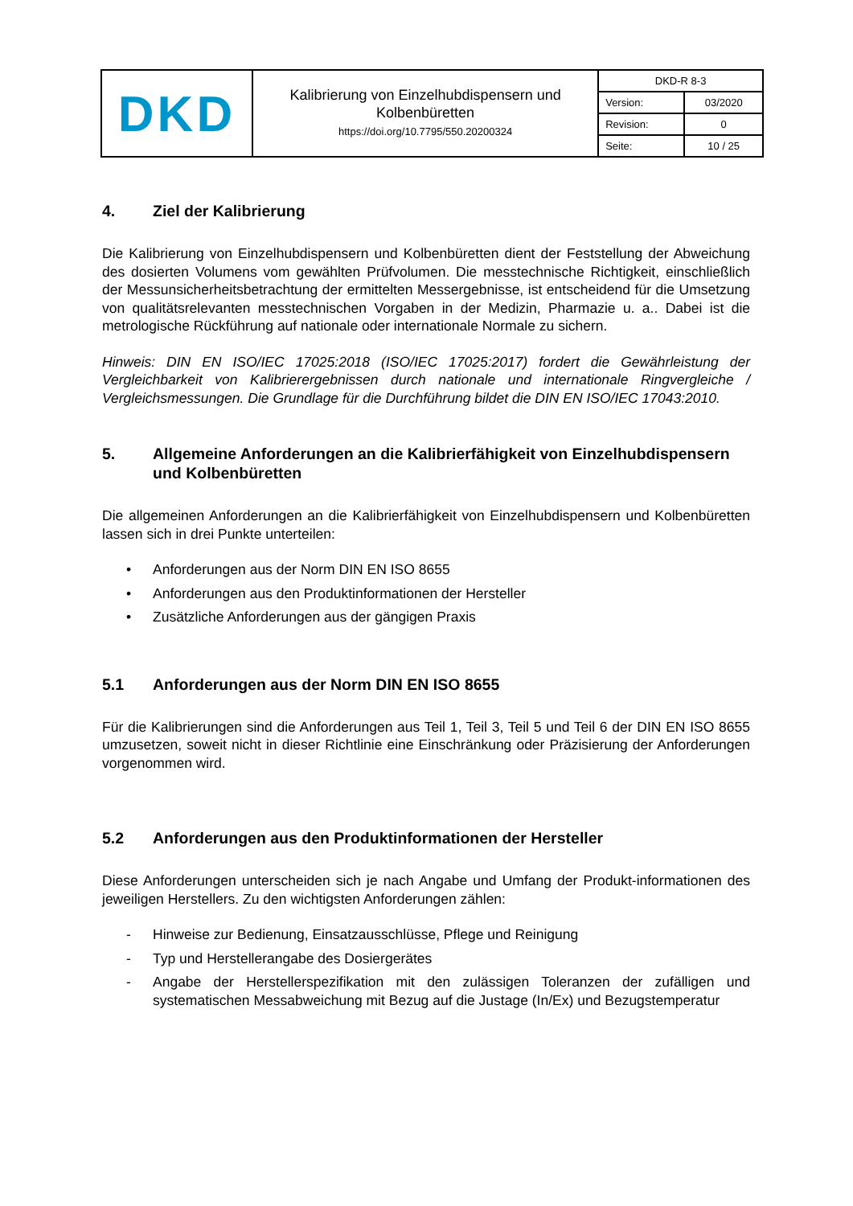| DKD | Kalibrierung von Einzelhubdispensern und Kolbenbüretten https://doi.org/10.7795/550.20200324 | DKD-R 8-3 | |
| | | Version: | 03/2020 |
| | | Revision: | 0 |
| | | Seite: | 10 / 25 |
4. Ziel der Kalibrierung
Die Kalibrierung von Einzelhubdispensern und Kolbenbüretten dient der Feststellung der Abweichung des dosierten Volumens vom gewählten Prüfvolumen. Die messtechnische Richtigkeit, einschließlich der Messunsicherheitsbetrachtung der ermittelten Messergebnisse, ist entscheidend für die Umsetzung von qualitätsrelevanten messtechnischen Vorgaben in der Medizin, Pharmazie u. a.. Dabei ist die metrologische Rückführung auf nationale oder internationale Normale zu sichern.
Hinweis: DIN EN ISO/IEC 17025:2018 (ISO/IEC 17025:2017) fordert die Gewährleistung der Vergleichbarkeit von Kalibrierergebnissen durch nationale und internationale Ringvergleiche / Vergleichsmessungen. Die Grundlage für die Durchführung bildet die DIN EN ISO/IEC 17043:2010.
5. Allgemeine Anforderungen an die Kalibrierfähigkeit von Einzelhubdispensern und Kolbenbüretten
Die allgemeinen Anforderungen an die Kalibrierfähigkeit von Einzelhubdispensern und Kolbenbüretten lassen sich in drei Punkte unterteilen:
• Anforderungen aus der Norm DIN EN ISO 8655
• Anforderungen aus den Produktinformationen der Hersteller
• Zusätzliche Anforderungen aus der gängigen Praxis
5.1 Anforderungen aus der Norm DIN EN ISO 8655
Für die Kalibrierungen sind die Anforderungen aus Teil 1, Teil 3, Teil 5 und Teil 6 der DIN EN ISO 8655 umzusetzen, soweit nicht in dieser Richtlinie eine Einschränkung oder Präzisierung der Anforderungen vorgenommen wird.
5.2 Anforderungen aus den Produktinformationen der Hersteller
Diese Anforderungen unterscheiden sich je nach Angabe und Umfang der Produkt-informationen des jeweiligen Herstellers. Zu den wichtigsten Anforderungen zählen:
- Hinweise zur Bedienung, Einsatzausschlüsse, Pflege und Reinigung
- Typ und Herstellerangabe des Dosiergerätes
- Angabe der Herstellerspezifikation mit den zulässigen Toleranzen der zufälligen und systematischen Messabweichung mit Bezug auf die Justage (In/Ex) und Bezugstemperatur